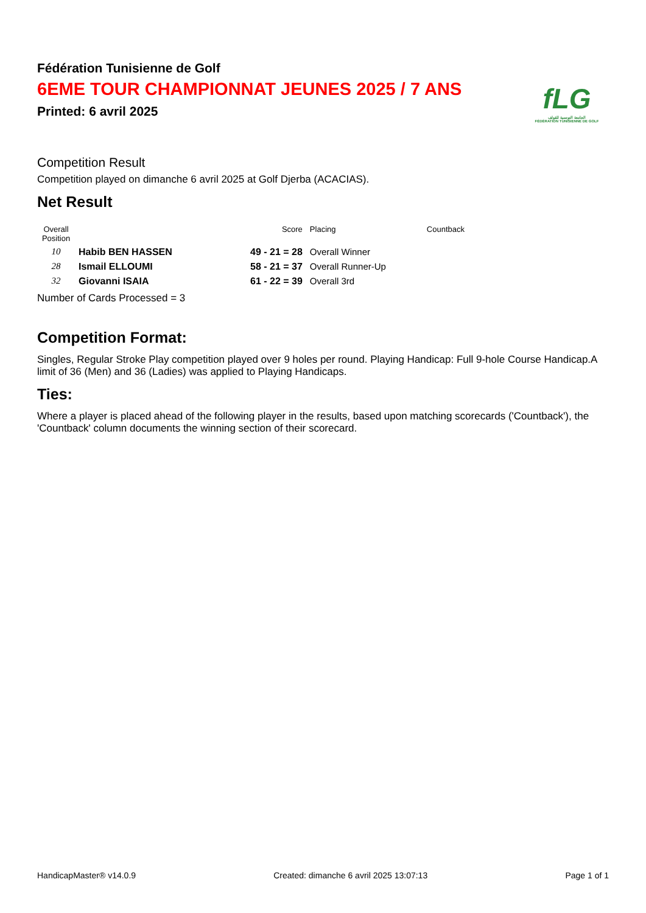fLG
الجامعة التونسية للقولف
FÉDÉRATION TUNISIENNE DE GOLF
Fédération Tunisienne de Golf
6EME TOUR CHAMPIONNAT JEUNES 2025 / 7 ANS
Printed: 6 avril 2025
Competition Result
Competition played on dimanche 6 avril 2025 at Golf Djerba (ACACIAS).
Net Result
| Overall Position | | Score | Placing | Countback |
| --- | --- | --- | --- | --- |
| 10 | Habib BEN HASSEN | 49 - 21 = 28 | Overall Winner | |
| 28 | Ismail ELLOUMI | 58 - 21 = 37 | Overall Runner-Up | |
| 32 | Giovanni ISAIA | 61 - 22 = 39 | Overall 3rd | |
Number of Cards Processed = 3
Competition Format:
Singles, Regular Stroke Play competition played over 9 holes per round. Playing Handicap: Full 9-hole Course Handicap.A limit of 36 (Men) and 36 (Ladies) was applied to Playing Handicaps.
Ties:
Where a player is placed ahead of the following player in the results, based upon matching scorecards ('Countback'), the 'Countback' column documents the winning section of their scorecard.
HandicapMaster® v14.0.9 Created: dimanche 6 avril 2025 13:07:13 Page 1 of 1